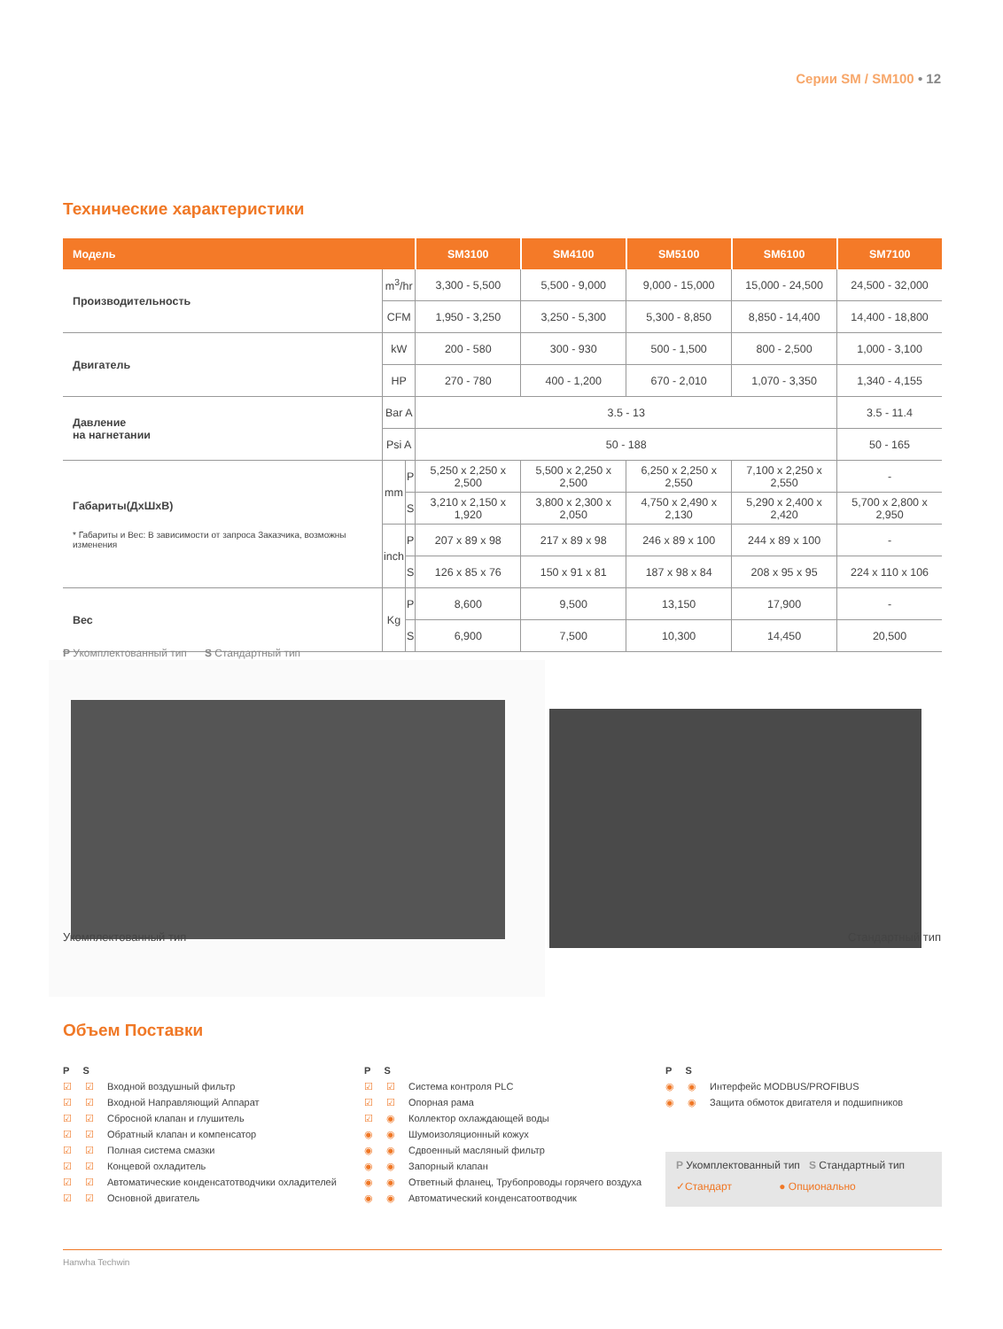Серии SM / SM100 • 12
Технические характеристики
| Модель | | | SM3100 | SM4100 | SM5100 | SM6100 | SM7100 |
| --- | --- | --- | --- | --- | --- | --- | --- |
| Производительность | m<sup>3</sup>/hr | | 3,300 - 5,500 | 5,500 - 9,000 | 9,000 - 15,000 | 15,000 - 24,500 | 24,500 - 32,000 |
| | CFM | | 1,950 - 3,250 | 3,250 - 5,300 | 5,300 - 8,850 | 8,850 - 14,400 | 14,400 - 18,800 |
| Двигатель | kW | | 200 - 580 | 300 - 930 | 500 - 1,500 | 800 - 2,500 | 1,000 - 3,100 |
| | HP | | 270 - 780 | 400 - 1,200 | 670 - 2,010 | 1,070 - 3,350 | 1,340 - 4,155 |
| Давление на нагнетании | Bar A | | 3.5 - 13 | | | | 3.5 - 11.4 |
| | Psi A | | 50 - 188 | | | | 50 - 165 |
| Габариты(ДхШхВ) * Габариты и Вес: В зависимости от запроса Заказчика, возможны изменения | mm | P | 5,250 x 2,250 x 2,500 | 5,500 x 2,250 x 2,500 | 6,250 x 2,250 x 2,550 | 7,100 x 2,250 x 2,550 | - |
| | | S | 3,210 x 2,150 x 1,920 | 3,800 x 2,300 x 2,050 | 4,750 x 2,490 x 2,130 | 5,290 x 2,400 x 2,420 | 5,700 x 2,800 x 2,950 |
| | inch | P | 207 x 89 x 98 | 217 x 89 x 98 | 246 x 89 x 100 | 244 x 89 x 100 | - |
| | | S | 126 x 85 x 76 | 150 x 91 x 81 | 187 x 98 x 84 | 208 x 95 x 95 | 224 x 110 x 106 |
| Вес | Kg | P | 8,600 | 9,500 | 13,150 | 17,900 | - |
| | | S | 6,900 | 7,500 | 10,300 | 14,450 | 20,500 |
P Укомплектованный тип S Стандартный тип
Укомплектованный тип Стандартный тип
Объем Поставки
P S
☑ ☑ Входной воздушный фильтр
☑ ☑ Входной Направляющий Аппарат
☑ ☑ Сбросной клапан и глушитель
☑ ☑ Обратный клапан и компенсатор
☑ ☑ Полная система смазки
☑ ☑ Концевой охладитель
☑ ☑ Автоматические конденсатотводчики охладителей
☑ ☑ Основной двигатель
P S
☑ ☑ Система контроля PLC
☑ ☑ Опорная рама
☑ ◉ Коллектор охлаждающей воды
◉ ◉ Шумоизоляционный кожух
◉ ◉ Сдвоенный масляный фильтр
◉ ◉ Запорный клапан
◉ ◉ Ответный фланец, Трубопроводы горячего воздуха
◉ ◉ Автоматический конденсатоотводчик
P S
◉ ◉ Интерфейс MODBUS/PROFIBUS
◉ ◉ Защита обмоток двигателя и подшипников
P Укомплектованный тип S Стандартный тип
✓Стандарт ● Опциональнo
Hanwha Techwin